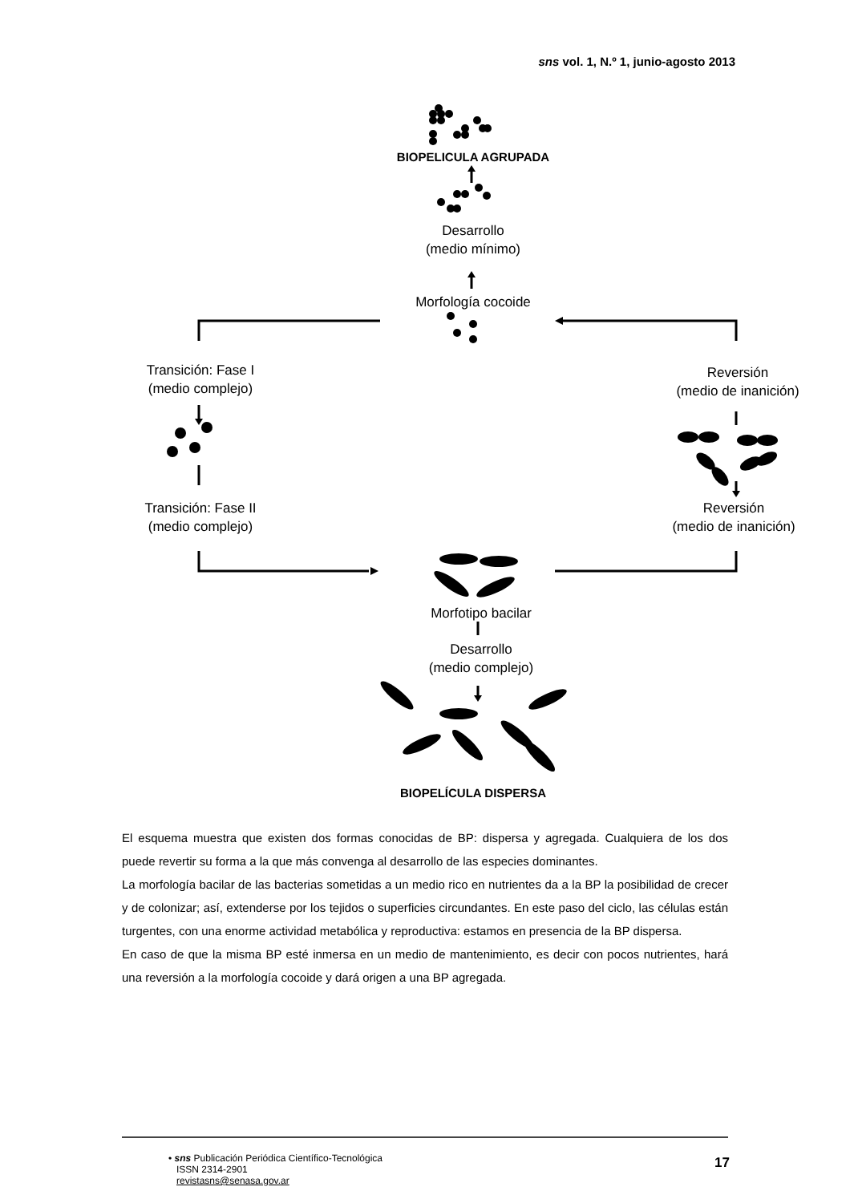sns vol. 1, N.º 1, junio-agosto 2013
BIOPELICULA AGRUPADA
Desarrollo
(medio mínimo)
Morfología cocoide
Transición: Fase I
(medio complejo)
Reversión
(medio de inanición)
Transición: Fase II
(medio complejo)
Reversión
(medio de inanición)
Morfotipo bacilar
Desarrollo
(medio complejo)
BIOPELÍCULA DISPERSA
El esquema muestra que existen dos formas conocidas de BP: dispersa y agregada. Cualquiera de los dos puede revertir su forma a la que más convenga al desarrollo de las especies dominantes.
La morfología bacilar de las bacterias sometidas a un medio rico en nutrientes da a la BP la posibilidad de crecer y de colonizar; así, extenderse por los tejidos o superficies circundantes. En este paso del ciclo, las células están turgentes, con una enorme actividad metabólica y reproductiva: estamos en presencia de la BP dispersa.
En caso de que la misma BP esté inmersa en un medio de mantenimiento, es decir con pocos nutrientes, hará una reversión a la morfología cocoide y dará origen a una BP agregada.
• sns Publicación Periódica Científico-Tecnológica
ISSN 2314-2901
revistasns@senasa.gov.ar
17